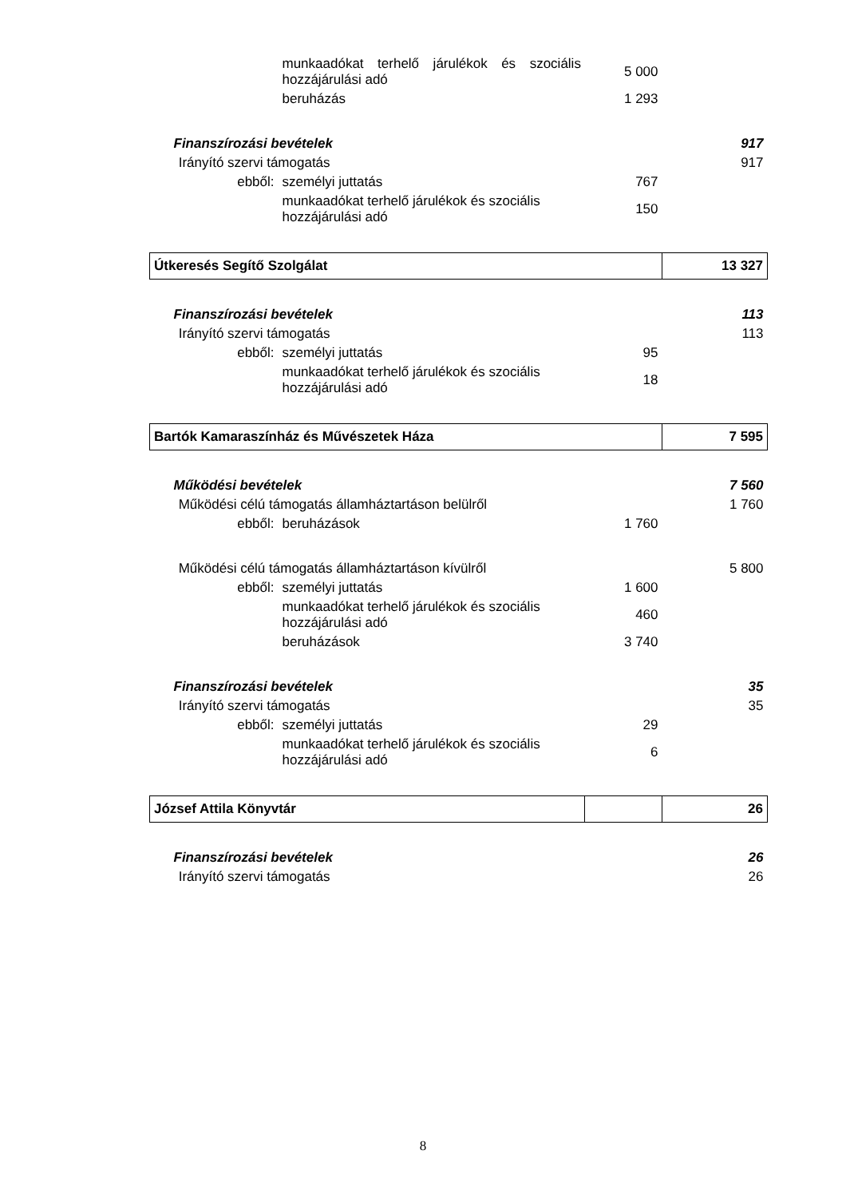| | | | munkaadókat terhelő járulékok és szociális hozzájárulási adó | 5 000 | |
| | | | beruházás | 1 293 | |
| Finanszírozási bevételek | | | | | 917 |
| | Irányító szervi támogatás | | | | 917 |
| | | ebből: | személyi juttatás | 767 | |
| | | | munkaadókat terhelő járulékok és szociális hozzájárulási adó | 150 | |
| Útkeresés Segítő Szolgálat | | | | | 13 327 |
| Finanszírozási bevételek | | | | | 113 |
| | Irányító szervi támogatás | | | | 113 |
| | | ebből: | személyi juttatás | 95 | |
| | | | munkaadókat terhelő járulékok és szociális hozzájárulási adó | 18 | |
| Bartók Kamaraszínház és Művészetek Háza | | | | | 7 595 |
| Működési bevételek | | | | | 7 560 |
| | Működési célú támogatás államháztartáson belülről | | | | 1 760 |
| | | ebből: | beruházások | 1 760 | |
| | Működési célú támogatás államháztartáson kívülről | | | | 5 800 |
| | | ebből: | személyi juttatás | 1 600 | |
| | | | munkaadókat terhelő járulékok és szociális hozzájárulási adó | 460 | |
| | | | beruházások | 3 740 | |
| Finanszírozási bevételek | | | | | 35 |
| | Irányító szervi támogatás | | | | 35 |
| | | ebből: | személyi juttatás | 29 | |
| | | | munkaadókat terhelő járulékok és szociális hozzájárulási adó | 6 | |
| József Attila Könyvtár | | | | | 26 |
| Finanszírozási bevételek | | | | | 26 |
| | Irányító szervi támogatás | | | | 26 |
8